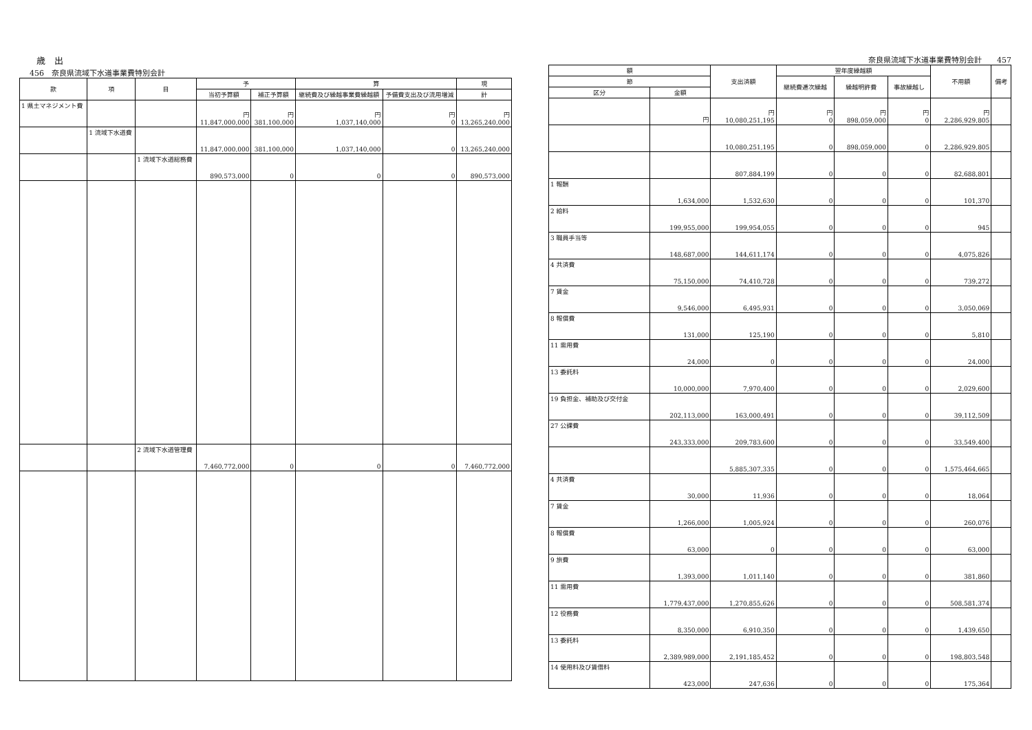歳　出
456　奈良県流域下水道事業費特別会計
| 款 | 項 | 目 | 予 | | 算 | | 現 |
| --- | --- | --- | --- | --- | --- | --- | --- |
| | | | 当初予算額 | 補正予算額 | 継続費及び繰越事業費繰越額 | 予備費支出及び流用増減 | 計 |
| 1 県土マネジメント費 | | | 円 11,847,000,000 | 円 381,100,000 | 円 1,037,140,000 | 円 0 | 円 13,265,240,000 |
| | 1 流域下水道費 | | 11,847,000,000 | 381,100,000 | 1,037,140,000 | 0 | 13,265,240,000 |
| | | 1 流域下水道総務費 | 890,573,000 | 0 | 0 | 0 | 890,573,000 |
| | | 2 流域下水道管理費 | 7,460,772,000 | 0 | 0 | 0 | 7,460,772,000 |
奈良県流域下水道事業費特別会計　　457
| 額 | | 支出済額 | 翌年度繰越額 | | | 不用額 | 備考 |
| --- | --- | --- | --- | --- | --- | --- | --- |
| 節 | | | 継続費逓次繰越 | 繰越明許費 | 事故繰越し | | |
| 区分 | 金額 | | | | | | |
| | 円 | 円 10,080,251,195 | 円 0 | 円 898,059,000 | 円 0 | 円 2,286,929,805 | |
| | | 10,080,251,195 | 0 | 898,059,000 | 0 | 2,286,929,805 | |
| | | 807,884,199 | 0 | 0 | 0 | 82,688,801 | |
| 1 報酬 | 1,634,000 | 1,532,630 | 0 | 0 | 0 | 101,370 | |
| 2 給料 | 199,955,000 | 199,954,055 | 0 | 0 | 0 | 945 | |
| 3 職員手当等 | 148,687,000 | 144,611,174 | 0 | 0 | 0 | 4,075,826 | |
| 4 共済費 | 75,150,000 | 74,410,728 | 0 | 0 | 0 | 739,272 | |
| 7 賃金 | 9,546,000 | 6,495,931 | 0 | 0 | 0 | 3,050,069 | |
| 8 報償費 | 131,000 | 125,190 | 0 | 0 | 0 | 5,810 | |
| 11 需用費 | 24,000 | 0 | 0 | 0 | 0 | 24,000 | |
| 13 委託料 | 10,000,000 | 7,970,400 | 0 | 0 | 0 | 2,029,600 | |
| 19 負担金、補助及び交付金 | 202,113,000 | 163,000,491 | 0 | 0 | 0 | 39,112,509 | |
| 27 公課費 | 243,333,000 | 209,783,600 | 0 | 0 | 0 | 33,549,400 | |
| | | 5,885,307,335 | 0 | 0 | 0 | 1,575,464,665 | |
| 4 共済費 | 30,000 | 11,936 | 0 | 0 | 0 | 18,064 | |
| 7 賃金 | 1,266,000 | 1,005,924 | 0 | 0 | 0 | 260,076 | |
| 8 報償費 | 63,000 | 0 | 0 | 0 | 0 | 63,000 | |
| 9 旅費 | 1,393,000 | 1,011,140 | 0 | 0 | 0 | 381,860 | |
| 11 需用費 | 1,779,437,000 | 1,270,855,626 | 0 | 0 | 0 | 508,581,374 | |
| 12 役務費 | 8,350,000 | 6,910,350 | 0 | 0 | 0 | 1,439,650 | |
| 13 委託料 | 2,389,989,000 | 2,191,185,452 | 0 | 0 | 0 | 198,803,548 | |
| 14 使用料及び賃借料 | 423,000 | 247,636 | 0 | 0 | 0 | 175,364 | |